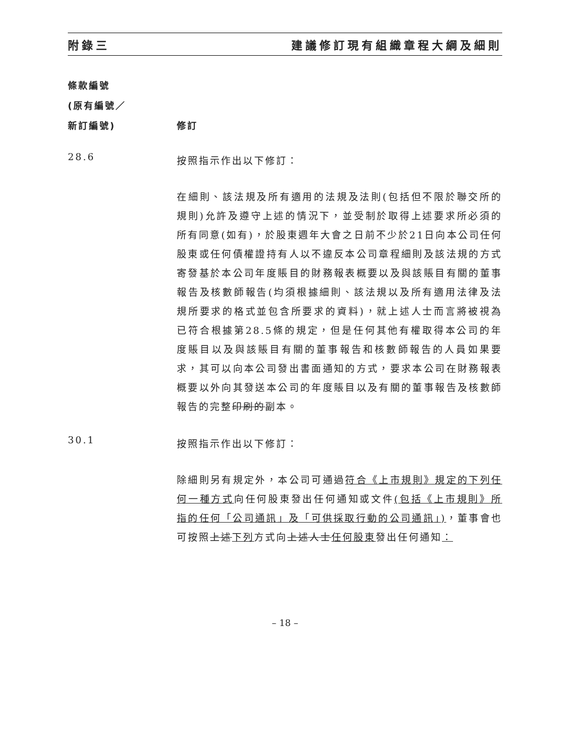附錄三 建議修訂現有組織章程大綱及細則
條款編號
(原有編號／
新訂編號)
修訂
28.6
按照指示作出以下修訂：
在細則、該法規及所有適用的法規及法則(包括但不限於聯交所的規則)允許及遵守上述的情況下，並受制於取得上述要求所必須的所有同意(如有)，於股東週年大會之日前不少於21日向本公司任何股東或任何債權證持有人以不違反本公司章程細則及該法規的方式寄發基於本公司年度賬目的財務報表概要以及與該賬目有關的董事報告及核數師報告(均須根據細則、該法規以及所有適用法律及法規所要求的格式並包含所要求的資料)，就上述人士而言將被視為已符合根據第28.5條的規定，但是任何其他有權取得本公司的年度賬目以及與該賬目有關的董事報告和核數師報告的人員如果要求，其可以向本公司發出書面通知的方式，要求本公司在財務報表概要以外向其發送本公司的年度賬目以及有關的董事報告及核數師報告的完整印刷的副本。
30.1
按照指示作出以下修訂：
除細則另有規定外，本公司可通過符合《上市規則》規定的下列任何一種方式向任何股東發出任何通知或文件(包括《上市規則》所指的任何「公司通訊」及「可供採取行動的公司通訊」)，董事會也可按照上述下列方式向上述人士任何股東發出任何通知：
– 18 –